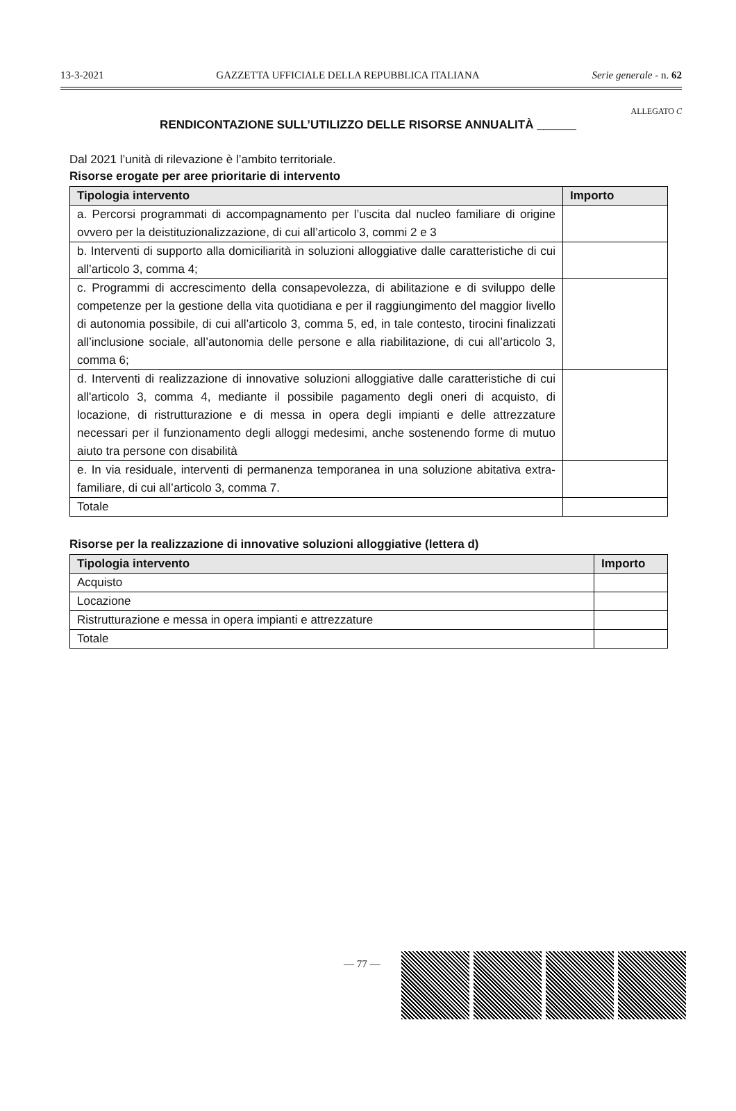13-3-2021 GAZZETTA UFFICIALE DELLA REPUBBLICA ITALIANA Serie generale - n. 62
ALLEGATO C
RENDICONTAZIONE SULL’UTILIZZO DELLE RISORSE ANNUALITÀ ______
Dal 2021 l’unità di rilevazione è l’ambito territoriale.
Risorse erogate per aree prioritarie di intervento
| Tipologia intervento | Importo |
| --- | --- |
| a. Percorsi programmati di accompagnamento per l’uscita dal nucleo familiare di origine ovvero per la deistituzionalizzazione, di cui all’articolo 3, commi 2 e 3 | |
| b. Interventi di supporto alla domiciliarità in soluzioni alloggiative dalle caratteristiche di cui all’articolo 3, comma 4; | |
| c. Programmi di accrescimento della consapevolezza, di abilitazione e di sviluppo delle competenze per la gestione della vita quotidiana e per il raggiungimento del maggior livello di autonomia possibile, di cui all’articolo 3, comma 5, ed, in tale contesto, tirocini finalizzati all’inclusione sociale, all’autonomia delle persone e alla riabilitazione, di cui all’articolo 3, comma 6; | |
| d. Interventi di realizzazione di innovative soluzioni alloggiative dalle caratteristiche di cui all'articolo 3, comma 4, mediante il possibile pagamento degli oneri di acquisto, di locazione, di ristrutturazione e di messa in opera degli impianti e delle attrezzature necessari per il funzionamento degli alloggi medesimi, anche sostenendo forme di mutuo aiuto tra persone con disabilità | |
| e. In via residuale, interventi di permanenza temporanea in una soluzione abitativa extra-familiare, di cui all’articolo 3, comma 7. | |
| Totale | |
Risorse per la realizzazione di innovative soluzioni alloggiative (lettera d)
| Tipologia intervento | Importo |
| --- | --- |
| Acquisto | |
| Locazione | |
| Ristrutturazione e messa in opera impianti e attrezzature | |
| Totale | |
— 77 —